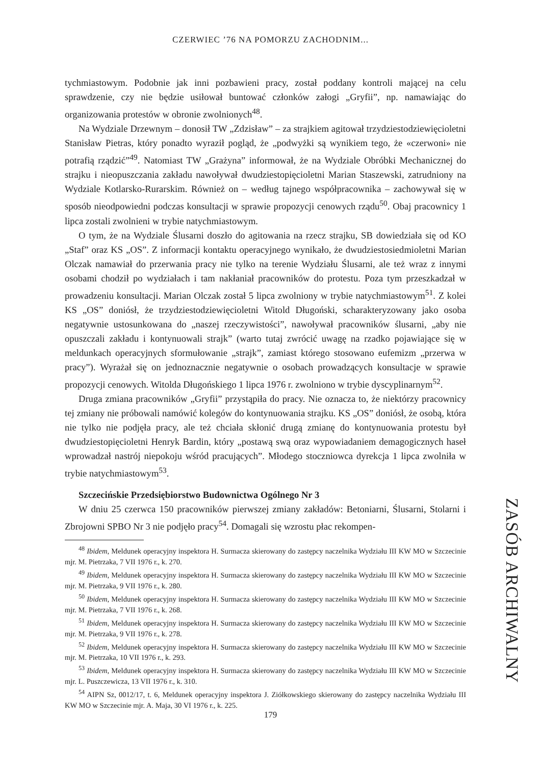CZERWIEC ’76 NA POMORZU ZACHODNIM...
tychmiastowym. Podobnie jak inni pozbawieni pracy, został poddany kontroli mającej na celu sprawdzenie, czy nie będzie usiłował buntować członków załogi „Gryfii”, np. namawiając do organizowania protestów w obronie zwolnionych<sup>48</sup>.
Na Wydziale Drzewnym – donosił TW „Zdzisław” – za strajkiem agitował trzydziestodziewięcioletni Stanisław Pietras, który ponadto wyraził pogląd, że „podwyżki są wynikiem tego, że «czerwoni» nie potrafią rządzić”<sup>49</sup>. Natomiast TW „Grażyna” informował, że na Wydziale Obróbki Mechanicznej do strajku i nieopuszczania zakładu nawoływał dwudziestopięcioletni Marian Staszewski, zatrudniony na Wydziale Kotlarsko-Rurarskim. Również on – według tajnego współpracownika – zachowywał się w sposób nieodpowiedni podczas konsultacji w sprawie propozycji cenowych rządu<sup>50</sup>. Obaj pracownicy 1 lipca zostali zwolnieni w trybie natychmiastowym.
O tym, że na Wydziale Ślusarni doszło do agitowania na rzecz strajku, SB dowiedziała się od KO „Staf” oraz KS „OS”. Z informacji kontaktu operacyjnego wynikało, że dwudziestosiedmioletni Marian Olczak namawiał do przerwania pracy nie tylko na terenie Wydziału Ślusarni, ale też wraz z innymi osobami chodził po wydziałach i tam nakłaniał pracowników do protestu. Poza tym przeszkadzał w prowadzeniu konsultacji. Marian Olczak został 5 lipca zwolniony w trybie natychmiastowym<sup>51</sup>. Z kolei KS „OS” doniósł, że trzydziestodziewięcioletni Witold Długoński, scharakteryzowany jako osoba negatywnie ustosunkowana do „naszej rzeczywistości”, nawoływał pracowników ślusarni, „aby nie opuszczali zakładu i kontynuowali strajk” (warto tutaj zwrócić uwagę na rzadko pojawiające się w meldunkach operacyjnych sformułowanie „strajk”, zamiast którego stosowano eufemizm „przerwa w pracy”). Wyrażał się on jednoznacznie negatywnie o osobach prowadzących konsultacje w sprawie propozycji cenowych. Witolda Długońskiego 1 lipca 1976 r. zwolniono w trybie dyscyplinarnym<sup>52</sup>.
Druga zmiana pracowników „Gryfii” przystąpiła do pracy. Nie oznacza to, że niektórzy pracownicy tej zmiany nie próbowali namówić kolegów do kontynuowania strajku. KS „OS” doniósł, że osobą, która nie tylko nie podjęła pracy, ale też chciała skłonić drugą zmianę do kontynuowania protestu był dwudziestopięcioletni Henryk Bardin, który „postawą swą oraz wypowiadaniem demagogicznych haseł wprowadzał nastrój niepokoju wśród pracujących”. Młodego stoczniowca dyrekcja 1 lipca zwolniła w trybie natychmiastowym<sup>53</sup>.
Szczecińskie Przedsiębiorstwo Budownictwa Ogólnego Nr 3
W dniu 25 czerwca 150 pracowników pierwszej zmiany zakładów: Betoniarni, Ślusarni, Stolarni i Zbrojowni SPBO Nr 3 nie podjęło pracy<sup>54</sup>. Domagali się wzrostu płac rekompen-
<sup>48</sup> Ibidem, Meldunek operacyjny inspektora H. Surmacza skierowany do zastępcy naczelnika Wydziału III KW MO w Szczecinie mjr. M. Pietrzaka, 7 VII 1976 r., k. 270.
<sup>49</sup> Ibidem, Meldunek operacyjny inspektora H. Surmacza skierowany do zastępcy naczelnika Wydziału III KW MO w Szczecinie mjr. M. Pietrzaka, 9 VII 1976 r., k. 280.
<sup>50</sup> Ibidem, Meldunek operacyjny inspektora H. Surmacza skierowany do zastępcy naczelnika Wydziału III KW MO w Szczecinie mjr. M. Pietrzaka, 7 VII 1976 r., k. 268.
<sup>51</sup> Ibidem, Meldunek operacyjny inspektora H. Surmacza skierowany do zastępcy naczelnika Wydziału III KW MO w Szczecinie mjr. M. Pietrzaka, 9 VII 1976 r., k. 278.
<sup>52</sup> Ibidem, Meldunek operacyjny inspektora H. Surmacza skierowany do zastępcy naczelnika Wydziału III KW MO w Szczecinie mjr. M. Pietrzaka, 10 VII 1976 r., k. 293.
<sup>53</sup> Ibidem, Meldunek operacyjny inspektora H. Surmacza skierowany do zastępcy naczelnika Wydziału III KW MO w Szczecinie mjr. L. Puszczewicza, 13 VII 1976 r., k. 310.
<sup>54</sup> AIPN Sz, 0012/17, t. 6, Meldunek operacyjny inspektora J. Ziółkowskiego skierowany do zastępcy naczelnika Wydziału III KW MO w Szczecinie mjr. A. Maja, 30 VI 1976 r., k. 225.
ZASÓB ARCHIWALNY
179